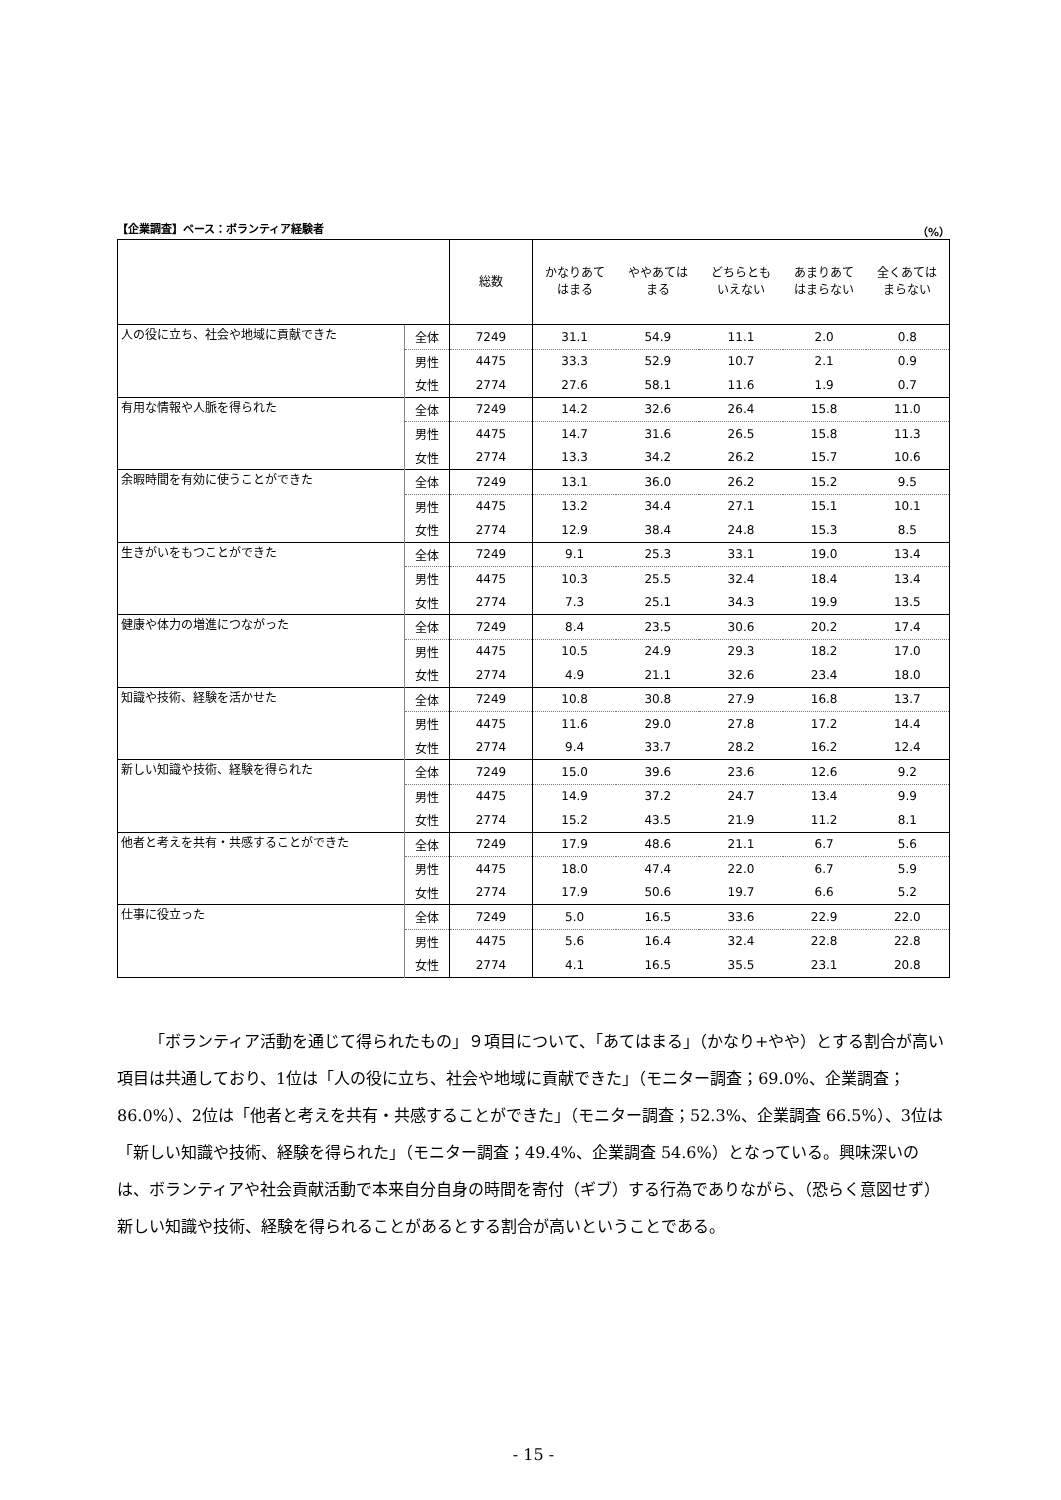【企業調査】ベース：ボランティア経験者 （%）
| | | 総数 | かなりあて はまる | ややあては まる | どちらとも いえない | あまりあて はまらない | 全くあては まらない |
| --- | --- | --- | --- | --- | --- | --- | --- |
| 人の役に立ち、社会や地域に貢献できた | 全体 | 7249 | 31.1 | 54.9 | 11.1 | 2.0 | 0.8 |
| | 男性 | 4475 | 33.3 | 52.9 | 10.7 | 2.1 | 0.9 |
| | 女性 | 2774 | 27.6 | 58.1 | 11.6 | 1.9 | 0.7 |
| 有用な情報や人脈を得られた | 全体 | 7249 | 14.2 | 32.6 | 26.4 | 15.8 | 11.0 |
| | 男性 | 4475 | 14.7 | 31.6 | 26.5 | 15.8 | 11.3 |
| | 女性 | 2774 | 13.3 | 34.2 | 26.2 | 15.7 | 10.6 |
| 余暇時間を有効に使うことができた | 全体 | 7249 | 13.1 | 36.0 | 26.2 | 15.2 | 9.5 |
| | 男性 | 4475 | 13.2 | 34.4 | 27.1 | 15.1 | 10.1 |
| | 女性 | 2774 | 12.9 | 38.4 | 24.8 | 15.3 | 8.5 |
| 生きがいをもつことができた | 全体 | 7249 | 9.1 | 25.3 | 33.1 | 19.0 | 13.4 |
| | 男性 | 4475 | 10.3 | 25.5 | 32.4 | 18.4 | 13.4 |
| | 女性 | 2774 | 7.3 | 25.1 | 34.3 | 19.9 | 13.5 |
| 健康や体力の増進につながった | 全体 | 7249 | 8.4 | 23.5 | 30.6 | 20.2 | 17.4 |
| | 男性 | 4475 | 10.5 | 24.9 | 29.3 | 18.2 | 17.0 |
| | 女性 | 2774 | 4.9 | 21.1 | 32.6 | 23.4 | 18.0 |
| 知識や技術、経験を活かせた | 全体 | 7249 | 10.8 | 30.8 | 27.9 | 16.8 | 13.7 |
| | 男性 | 4475 | 11.6 | 29.0 | 27.8 | 17.2 | 14.4 |
| | 女性 | 2774 | 9.4 | 33.7 | 28.2 | 16.2 | 12.4 |
| 新しい知識や技術、経験を得られた | 全体 | 7249 | 15.0 | 39.6 | 23.6 | 12.6 | 9.2 |
| | 男性 | 4475 | 14.9 | 37.2 | 24.7 | 13.4 | 9.9 |
| | 女性 | 2774 | 15.2 | 43.5 | 21.9 | 11.2 | 8.1 |
| 他者と考えを共有・共感することができた | 全体 | 7249 | 17.9 | 48.6 | 21.1 | 6.7 | 5.6 |
| | 男性 | 4475 | 18.0 | 47.4 | 22.0 | 6.7 | 5.9 |
| | 女性 | 2774 | 17.9 | 50.6 | 19.7 | 6.6 | 5.2 |
| 仕事に役立った | 全体 | 7249 | 5.0 | 16.5 | 33.6 | 22.9 | 22.0 |
| | 男性 | 4475 | 5.6 | 16.4 | 32.4 | 22.8 | 22.8 |
| | 女性 | 2774 | 4.1 | 16.5 | 35.5 | 23.1 | 20.8 |
「ボランティア活動を通じて得られたもの」９項目について、「あてはまる」（かなり+やや）とする割合が高い項目は共通しており、1位は「人の役に立ち、社会や地域に貢献できた」（モニター調査；69.0%、企業調査；86.0%）、2位は「他者と考えを共有・共感することができた」（モニター調査；52.3%、企業調査 66.5%）、3位は「新しい知識や技術、経験を得られた」（モニター調査；49.4%、企業調査 54.6%）となっている。興味深いのは、ボランティアや社会貢献活動で本来自分自身の時間を寄付（ギブ）する行為でありながら、（恐らく意図せず）新しい知識や技術、経験を得られることがあるとする割合が高いということである。
- 15 -